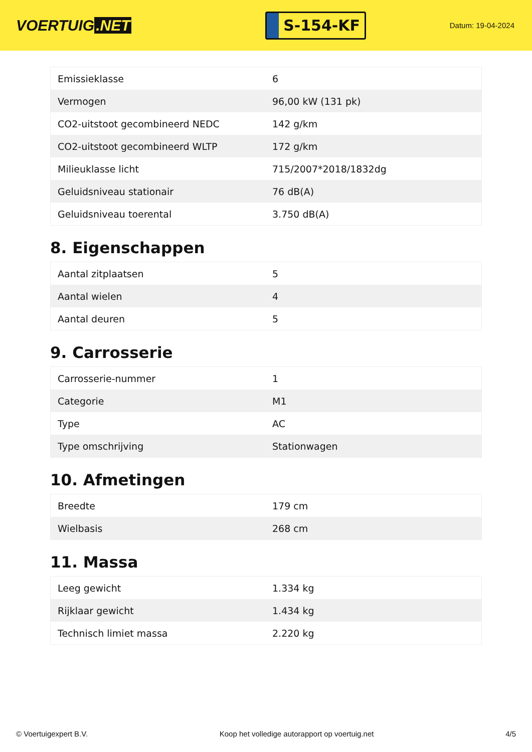VOERTUIG.NET
S-154-KF
Datum: 19-04-2024
| Emissieklasse | 6 |
| Vermogen | 96,00 kW (131 pk) |
| CO2-uitstoot gecombineerd NEDC | 142 g/km |
| CO2-uitstoot gecombineerd WLTP | 172 g/km |
| Milieuklasse licht | 715/2007*2018/1832dg |
| Geluidsniveau stationair | 76 dB(A) |
| Geluidsniveau toerental | 3.750 dB(A) |
8. Eigenschappen
| Aantal zitplaatsen | 5 |
| Aantal wielen | 4 |
| Aantal deuren | 5 |
9. Carrosserie
| Carrosserie-nummer | 1 |
| Categorie | M1 |
| Type | AC |
| Type omschrijving | Stationwagen |
10. Afmetingen
| Breedte | 179 cm |
| Wielbasis | 268 cm |
11. Massa
| Leeg gewicht | 1.334 kg |
| Rijklaar gewicht | 1.434 kg |
| Technisch limiet massa | 2.220 kg |
© Voertuigexpert B.V. Koop het volledige autorapport op voertuig.net 4/5